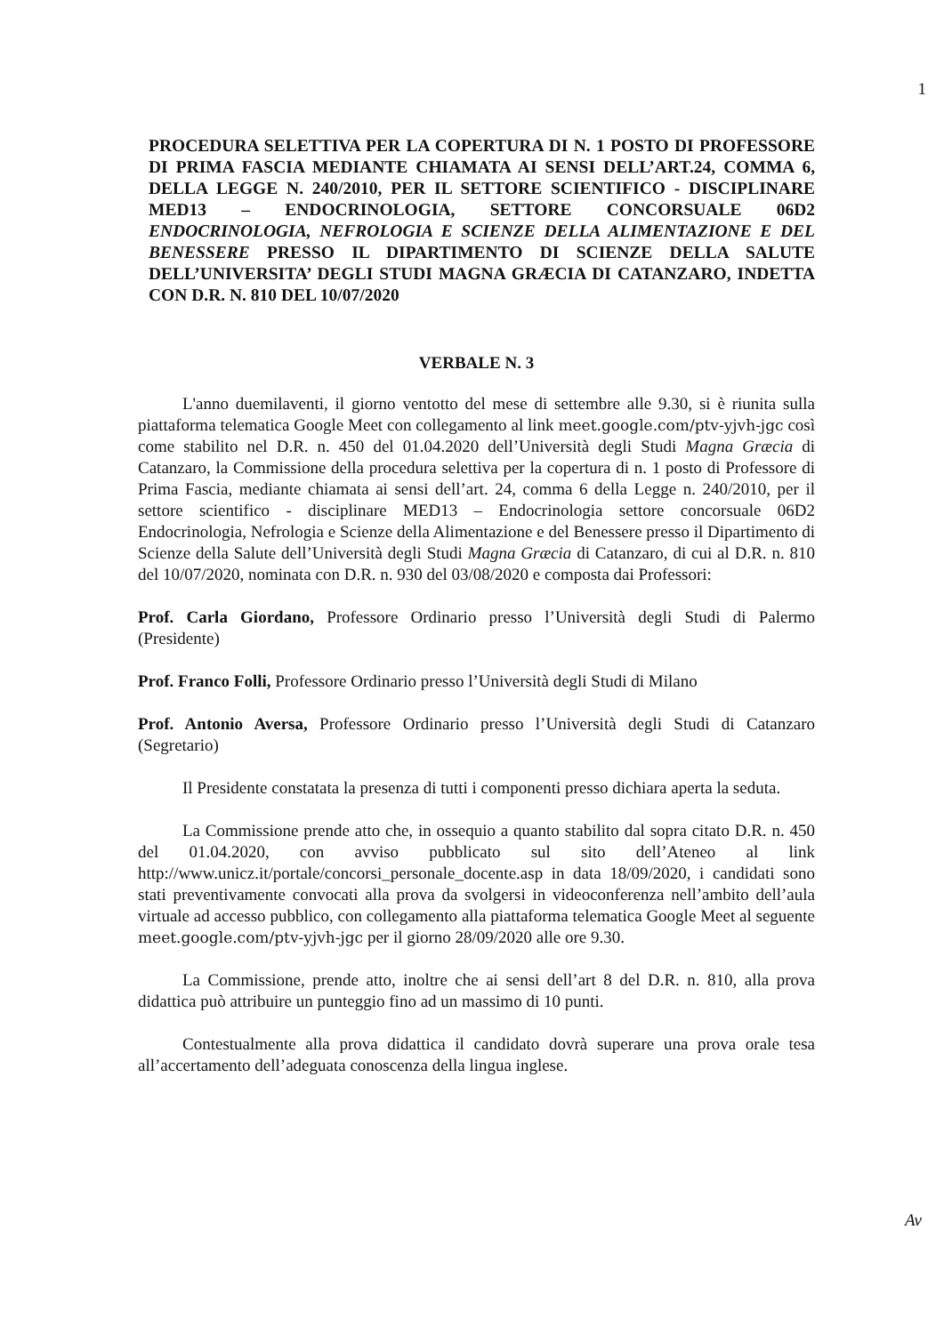1
PROCEDURA SELETTIVA PER LA COPERTURA DI N. 1 POSTO DI PROFESSORE DI PRIMA FASCIA MEDIANTE CHIAMATA AI SENSI DELL’ART.24, COMMA 6, DELLA LEGGE N. 240/2010, PER IL SETTORE SCIENTIFICO - DISCIPLINARE MED13 – ENDOCRINOLOGIA, SETTORE CONCORSUALE 06D2 ENDOCRINOLOGIA, NEFROLOGIA E SCIENZE DELLA ALIMENTAZIONE E DEL BENESSERE PRESSO IL DIPARTIMENTO DI SCIENZE DELLA SALUTE DELL’UNIVERSITA’ DEGLI STUDI MAGNA GRÆCIA DI CATANZARO, INDETTA CON D.R. N. 810 DEL 10/07/2020
VERBALE N. 3
L'anno duemilaventi, il giorno ventotto del mese di settembre alle 9.30, si è riunita sulla piattaforma telematica Google Meet con collegamento al link meet.google.com/ptv-yjvh-jgc così come stabilito nel D.R. n. 450 del 01.04.2020 dell’Università degli Studi Magna Græcia di Catanzaro, la Commissione della procedura selettiva per la copertura di n. 1 posto di Professore di Prima Fascia, mediante chiamata ai sensi dell’art. 24, comma 6 della Legge n. 240/2010, per il settore scientifico - disciplinare MED13 – Endocrinologia settore concorsuale 06D2 Endocrinologia, Nefrologia e Scienze della Alimentazione e del Benessere presso il Dipartimento di Scienze della Salute dell’Università degli Studi Magna Græcia di Catanzaro, di cui al D.R. n. 810 del 10/07/2020, nominata con D.R. n. 930 del 03/08/2020 e composta dai Professori:
Prof. Carla Giordano, Professore Ordinario presso l’Università degli Studi di Palermo (Presidente)
Prof. Franco Folli, Professore Ordinario presso l’Università degli Studi di Milano
Prof. Antonio Aversa, Professore Ordinario presso l’Università degli Studi di Catanzaro (Segretario)
Il Presidente constatata la presenza di tutti i componenti presso dichiara aperta la seduta.
La Commissione prende atto che, in ossequio a quanto stabilito dal sopra citato D.R. n. 450 del 01.04.2020, con avviso pubblicato sul sito dell’Ateneo al link http://www.unicz.it/portale/concorsi_personale_docente.asp in data 18/09/2020, i candidati sono stati preventivamente convocati alla prova da svolgersi in videoconferenza nell’ambito dell’aula virtuale ad accesso pubblico, con collegamento alla piattaforma telematica Google Meet al seguente meet.google.com/ptv-yjvh-jgc per il giorno 28/09/2020 alle ore 9.30.
La Commissione, prende atto, inoltre che ai sensi dell’art 8 del D.R. n. 810, alla prova didattica può attribuire un punteggio fino ad un massimo di 10 punti.
Contestualmente alla prova didattica il candidato dovrà superare una prova orale tesa all’accertamento dell’adeguata conoscenza della lingua inglese.
Av